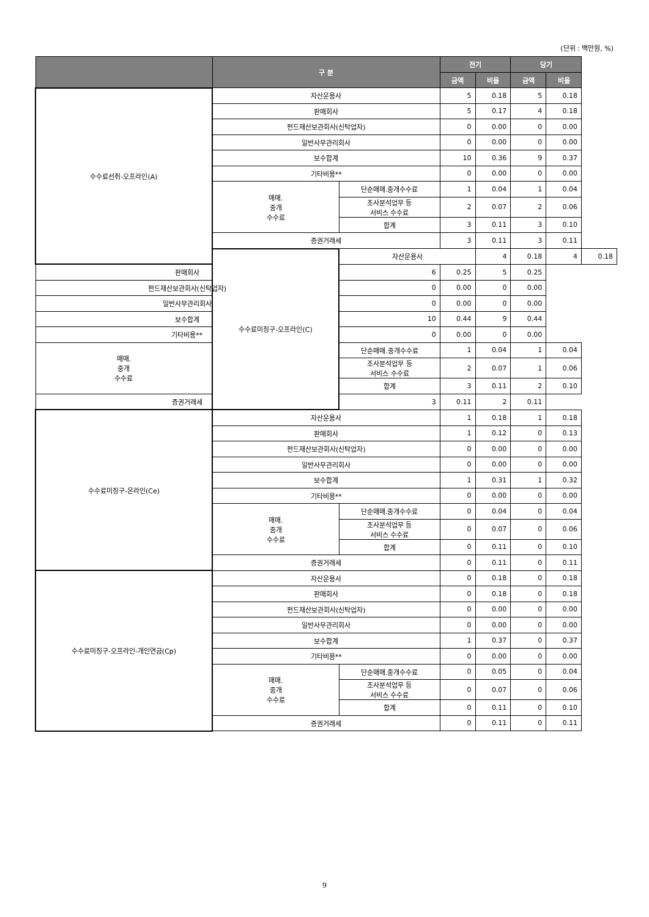(단위 : 백만원, %)
| | 구 분 | | 전기 | | 당기 | | |
| --- | --- | --- | --- | --- | --- | --- | --- |
| | | | 금액 | 비율 | 금액 | 비율 | |
| 수수료선취-오프라인(A) | 자산운용사 | | 5 | 0.18 | 5 | 0.18 | |
| | 판매회사 | | 5 | 0.17 | 4 | 0.18 | |
| | 펀드재산보관회사(신탁업자) | | 0 | 0.00 | 0 | 0.00 | |
| | 일반사무관리회사 | | 0 | 0.00 | 0 | 0.00 | |
| | 보수합계 | | 10 | 0.36 | 9 | 0.37 | |
| | 기타비용** | | 0 | 0.00 | 0 | 0.00 | |
| | 매매. 중개 수수료 | 단순매매.중개수수료 | 1 | 0.04 | 1 | 0.04 | |
| | | 조사분석업무 등 서비스 수수료 | 2 | 0.07 | 2 | 0.06 | |
| | | 합계 | 3 | 0.11 | 3 | 0.10 | |
| | 증권거래세 | | 3 | 0.11 | 3 | 0.11 | |
| | 수수료미징구-오프라인(C) | 자산운용사 | | 4 | 0.18 | 4 | 0.18 |
| 판매회사 | | 6 | 0.25 | 5 | 0.25 | | |
| 펀드재산보관회사(신탁업자) | | 0 | 0.00 | 0 | 0.00 | | |
| 일반사무관리회사 | | 0 | 0.00 | 0 | 0.00 | | |
| 보수합계 | | 10 | 0.44 | 9 | 0.44 | | |
| 기타비용** | | 0 | 0.00 | 0 | 0.00 | | |
| 매매. 중개 수수료 | | 단순매매.중개수수료 | 1 | 0.04 | 1 | 0.04 | |
| | | 조사분석업무 등 서비스 수수료 | 2 | 0.07 | 1 | 0.06 | |
| | | 합계 | 3 | 0.11 | 2 | 0.10 | |
| 증권거래세 | | 3 | 0.11 | 2 | 0.11 | | |
| 수수료미징구-온라인(Ce) | 자산운용사 | | 1 | 0.18 | 1 | 0.18 | |
| | 판매회사 | | 1 | 0.12 | 0 | 0.13 | |
| | 펀드재산보관회사(신탁업자) | | 0 | 0.00 | 0 | 0.00 | |
| | 일반사무관리회사 | | 0 | 0.00 | 0 | 0.00 | |
| | 보수합계 | | 1 | 0.31 | 1 | 0.32 | |
| | 기타비용** | | 0 | 0.00 | 0 | 0.00 | |
| | 매매. 중개 수수료 | 단순매매.중개수수료 | 0 | 0.04 | 0 | 0.04 | |
| | | 조사분석업무 등 서비스 수수료 | 0 | 0.07 | 0 | 0.06 | |
| | | 합계 | 0 | 0.11 | 0 | 0.10 | |
| | 증권거래세 | | 0 | 0.11 | 0 | 0.11 | |
| 수수료미징구-오프라인-개인연금(Cp) | 자산운용사 | | 0 | 0.18 | 0 | 0.18 | |
| | 판매회사 | | 0 | 0.18 | 0 | 0.18 | |
| | 펀드재산보관회사(신탁업자) | | 0 | 0.00 | 0 | 0.00 | |
| | 일반사무관리회사 | | 0 | 0.00 | 0 | 0.00 | |
| | 보수합계 | | 1 | 0.37 | 0 | 0.37 | |
| | 기타비용** | | 0 | 0.00 | 0 | 0.00 | |
| | 매매. 중개 수수료 | 단순매매.중개수수료 | 0 | 0.05 | 0 | 0.04 | |
| | | 조사분석업무 등 서비스 수수료 | 0 | 0.07 | 0 | 0.06 | |
| | | 합계 | 0 | 0.11 | 0 | 0.10 | |
| | 증권거래세 | | 0 | 0.11 | 0 | 0.11 | |
9